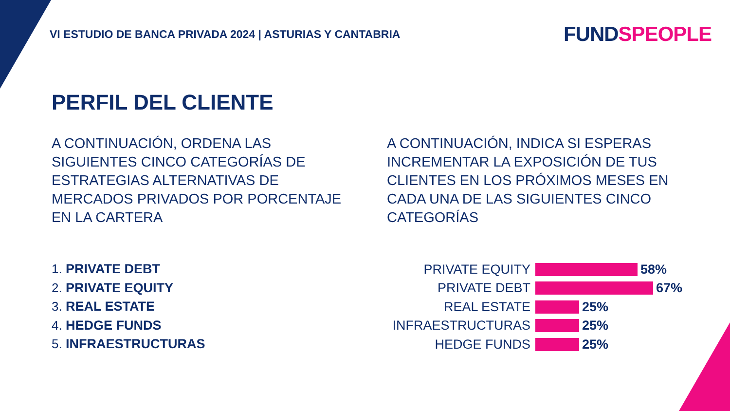VI ESTUDIO DE BANCA PRIVADA 2024 | ASTURIAS Y CANTABRIA
FUNDSPEOPLE
PERFIL DEL CLIENTE
A CONTINUACIÓN, ORDENA LAS SIGUIENTES CINCO CATEGORÍAS DE ESTRATEGIAS ALTERNATIVAS DE MERCADOS PRIVADOS POR PORCENTAJE EN LA CARTERA
A CONTINUACIÓN, INDICA SI ESPERAS INCREMENTAR LA EXPOSICIÓN DE TUS CLIENTES EN LOS PRÓXIMOS MESES EN CADA UNA DE LAS SIGUIENTES CINCO CATEGORÍAS
1. PRIVATE DEBT
2. PRIVATE EQUITY
3. REAL ESTATE
4. HEDGE FUNDS
5. INFRAESTRUCTURAS
PRIVATE EQUITY 58%
PRIVATE DEBT 67%
REAL ESTATE 25%
INFRAESTRUCTURAS 25%
HEDGE FUNDS 25%